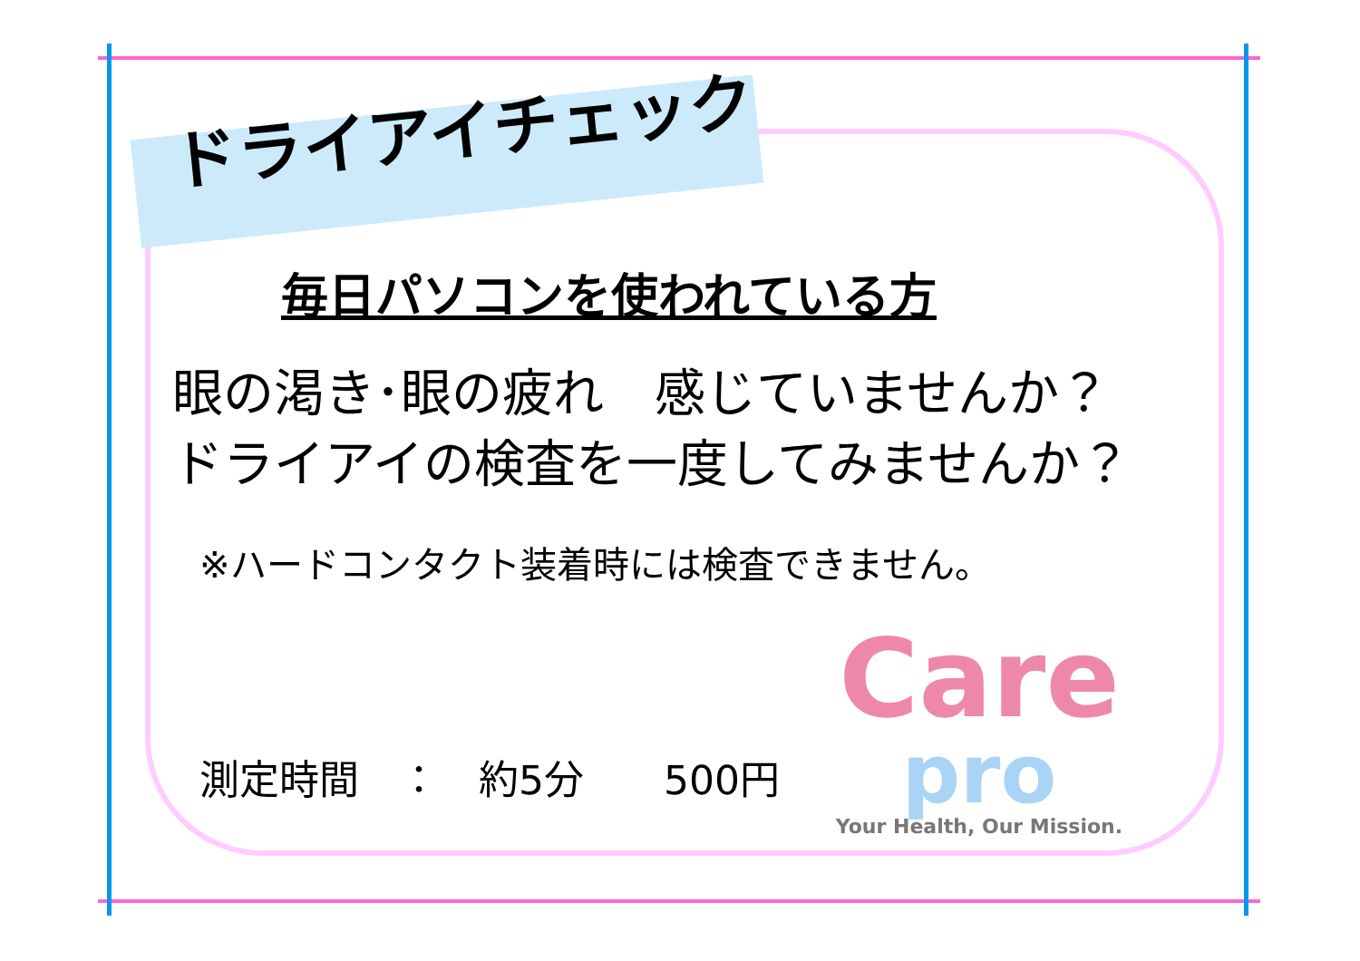ドライアイチェック
毎日パソコンを使われている方
眼の渇き･眼の疲れ　感じていませんか？
ドライアイの検査を一度してみませんか？
※ハードコンタクト装着時には検査できません。
測定時間　：　約5分　　500円
Care
pro
Your Health, Our Mission.